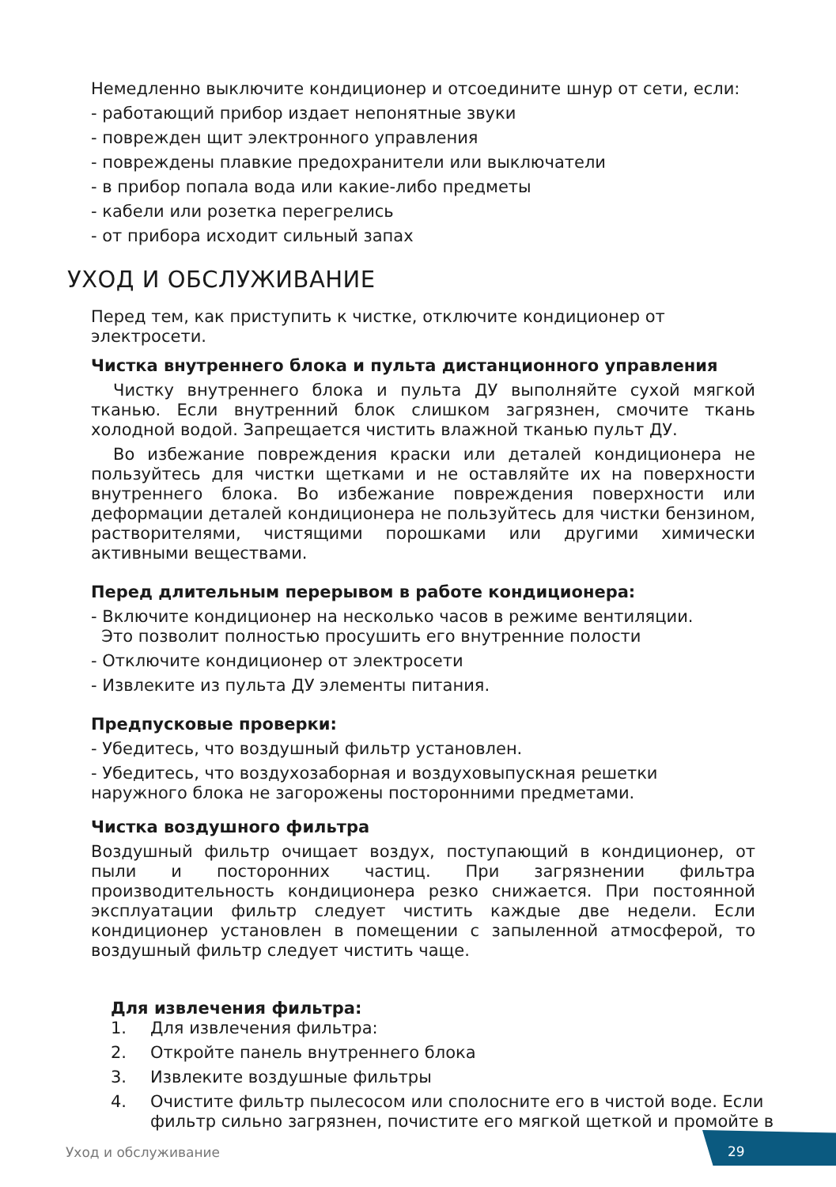Немедленно выключите кондиционер и отсоедините шнур от сети, если:
- работающий прибор издает непонятные звуки
- поврежден щит электронного управления
- повреждены плавкие предохранители или выключатели
- в прибор попала вода или какие-либо предметы
- кабели или розетка перегрелись
- от прибора исходит сильный запах
УХОД И ОБСЛУЖИВАНИЕ
Перед тем, как приступить к чистке, отключите кондиционер от электросети.
Чистка внутреннего блока и пульта дистанционного управления
Чистку внутреннего блока и пульта ДУ выполняйте сухой мягкой тканью. Если внутренний блок слишком загрязнен, смочите ткань холодной водой. Запрещается чистить влажной тканью пульт ДУ.
Во избежание повреждения краски или деталей кондиционера не пользуйтесь для чистки щетками и не оставляйте их на поверхности внутреннего блока. Во избежание повреждения поверхности или деформации деталей кондиционера не пользуйтесь для чистки бензином, растворителями, чистящими порошками или другими химически активными веществами.
Перед длительным перерывом в работе кондиционера:
- Включите кондиционер на несколько часов в режиме вентиляции.
Это позволит полностью просушить его внутренние полости
- Отключите кондиционер от электросети
- Извлеките из пульта ДУ элементы питания.
Предпусковые проверки:
- Убедитесь, что воздушный фильтр установлен.
- Убедитесь, что воздухозаборная и воздуховыпускная решетки наружного блока не загорожены посторонними предметами.
Чистка воздушного фильтра
Воздушный фильтр очищает воздух, поступающий в кондиционер, от пыли и посторонних частиц. При загрязнении фильтра производительность кондиционера резко снижается. При постоянной эксплуатации фильтр следует чистить каждые две недели. Если кондиционер установлен в помещении с запыленной атмосферой, то воздушный фильтр следует чистить чаще.
Для извлечения фильтра:
1. Для извлечения фильтра:
2. Откройте панель внутреннего блока
3. Извлеките воздушные фильтры
4. Очистите фильтр пылесосом или сполосните его в чистой воде. Если фильтр сильно загрязнен, почистите его мягкой щеткой и промойте в
Уход и обслуживание
29